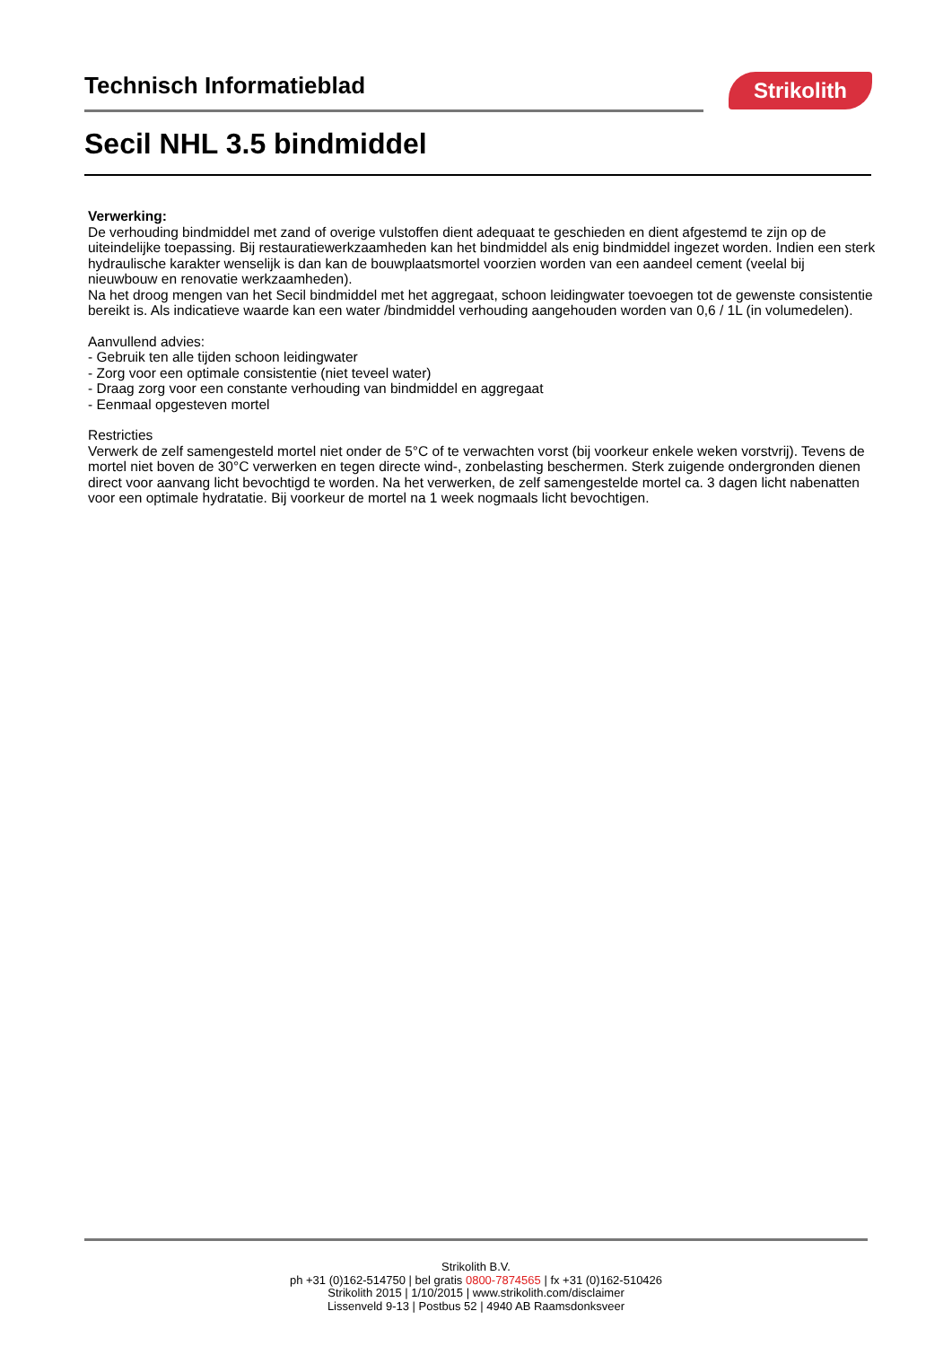Technisch Informatieblad Strikolith
Secil NHL 3.5 bindmiddel
Verwerking:
De verhouding bindmiddel met zand of overige vulstoffen dient adequaat te geschieden en dient afgestemd te zijn op de uiteindelijke toepassing. Bij restauratiewerkzaamheden kan het bindmiddel als enig bindmiddel ingezet worden. Indien een sterk hydraulische karakter wenselijk is dan kan de bouwplaatsmortel voorzien worden van een aandeel cement (veelal bij nieuwbouw en renovatie werkzaamheden).
Na het droog mengen van het Secil bindmiddel met het aggregaat, schoon leidingwater toevoegen tot de gewenste consistentie bereikt is. Als indicatieve waarde kan een water /bindmiddel verhouding aangehouden worden van 0,6 / 1L (in volumedelen).
Aanvullend advies:
- Gebruik ten alle tijden schoon leidingwater
- Zorg voor een optimale consistentie (niet teveel water)
- Draag zorg voor een constante verhouding van bindmiddel en aggregaat
- Eenmaal opgesteven mortel
Restricties
Verwerk de zelf samengesteld mortel niet onder de 5°C of te verwachten vorst (bij voorkeur enkele weken vorstvrij). Tevens de mortel niet boven de 30°C verwerken en tegen directe wind-, zonbelasting beschermen. Sterk zuigende ondergronden dienen direct voor aanvang licht bevochtigd te worden. Na het verwerken, de zelf samengestelde mortel ca. 3 dagen licht nabenatten voor een optimale hydratatie. Bij voorkeur de mortel na 1 week nogmaals licht bevochtigen.
Strikolith B.V.
ph +31 (0)162-514750 | bel gratis 0800-7874565 | fx +31 (0)162-510426
Strikolith 2015 | 1/10/2015 | www.strikolith.com/disclaimer
Lissenveld 9-13 | Postbus 52 | 4940 AB Raamsdonksveer